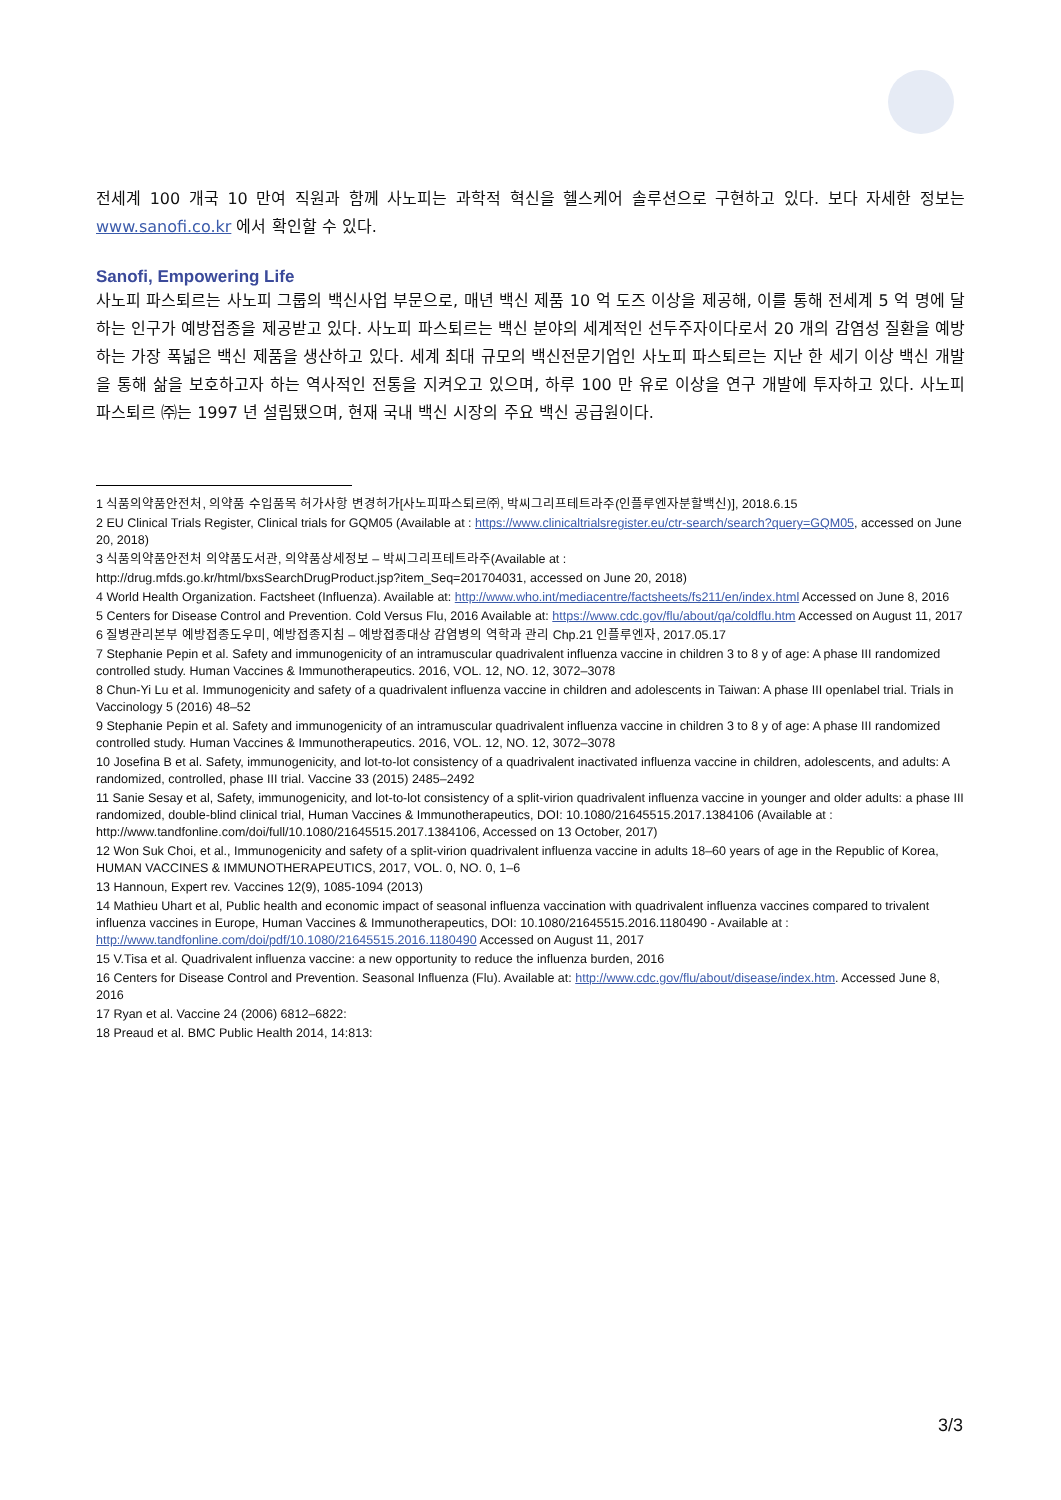전세계 100 개국 10 만여 직원과 함께 사노피는 과학적 혁신을 헬스케어 솔루션으로 구현하고 있다. 보다 자세한 정보는 www.sanofi.co.kr 에서 확인할 수 있다.
Sanofi, Empowering Life
사노피 파스퇴르는 사노피 그룹의 백신사업 부문으로, 매년 백신 제품 10 억 도즈 이상을 제공해, 이를 통해 전세계 5 억 명에 달하는 인구가 예방접종을 제공받고 있다. 사노피 파스퇴르는 백신 분야의 세계적인 선두주자이다로서 20 개의 감염성 질환을 예방하는 가장 폭넓은 백신 제품을 생산하고 있다. 세계 최대 규모의 백신전문기업인 사노피 파스퇴르는 지난 한 세기 이상 백신 개발을 통해 삶을 보호하고자 하는 역사적인 전통을 지켜오고 있으며, 하루 100 만 유로 이상을 연구 개발에 투자하고 있다. 사노피 파스퇴르 ㈜는 1997 년 설립됐으며, 현재 국내 백신 시장의 주요 백신 공급원이다.
1 식품의약품안전처, 의약품 수입품목 허가사항 변경허가[사노피파스퇴르㈜, 박씨그리프테트라주(인플루엔자분할백신)], 2018.6.15
2 EU Clinical Trials Register, Clinical trials for GQM05 (Available at : https://www.clinicaltrialsregister.eu/ctr-search/search?query=GQM05, accessed on June 20, 2018)
3 식품의약품안전처 의약품도서관, 의약품상세정보 – 박씨그리프테트라주(Available at :
http://drug.mfds.go.kr/html/bxsSearchDrugProduct.jsp?item_Seq=201704031, accessed on June 20, 2018)
4 World Health Organization. Factsheet (Influenza). Available at: http://www.who.int/mediacentre/factsheets/fs211/en/index.html Accessed on June 8, 2016
5 Centers for Disease Control and Prevention. Cold Versus Flu, 2016 Available at: https://www.cdc.gov/flu/about/qa/coldflu.htm Accessed on August 11, 2017
6 질병관리본부 예방접종도우미, 예방접종지침 – 예방접종대상 감염병의 역학과 관리 Chp.21 인플루엔자, 2017.05.17
7 Stephanie Pepin et al. Safety and immunogenicity of an intramuscular quadrivalent influenza vaccine in children 3 to 8 y of age: A phase III randomized controlled study. Human Vaccines & Immunotherapeutics. 2016, VOL. 12, NO. 12, 3072–3078
8 Chun-Yi Lu et al. Immunogenicity and safety of a quadrivalent influenza vaccine in children and adolescents in Taiwan: A phase III openlabel trial. Trials in Vaccinology 5 (2016) 48–52
9 Stephanie Pepin et al. Safety and immunogenicity of an intramuscular quadrivalent influenza vaccine in children 3 to 8 y of age: A phase III randomized controlled study. Human Vaccines & Immunotherapeutics. 2016, VOL. 12, NO. 12, 3072–3078
10 Josefina B et al. Safety, immunogenicity, and lot-to-lot consistency of a quadrivalent inactivated influenza vaccine in children, adolescents, and adults: A randomized, controlled, phase III trial. Vaccine 33 (2015) 2485–2492
11 Sanie Sesay et al, Safety, immunogenicity, and lot-to-lot consistency of a split-virion quadrivalent influenza vaccine in younger and older adults: a phase III randomized, double-blind clinical trial, Human Vaccines & Immunotherapeutics, DOI: 10.1080/21645515.2017.1384106 (Available at : http://www.tandfonline.com/doi/full/10.1080/21645515.2017.1384106, Accessed on 13 October, 2017)
12 Won Suk Choi, et al., Immunogenicity and safety of a split-virion quadrivalent influenza vaccine in adults 18–60 years of age in the Republic of Korea, HUMAN VACCINES & IMMUNOTHERAPEUTICS, 2017, VOL. 0, NO. 0, 1–6
13 Hannoun, Expert rev. Vaccines 12(9), 1085-1094 (2013)
14 Mathieu Uhart et al, Public health and economic impact of seasonal influenza vaccination with quadrivalent influenza vaccines compared to trivalent influenza vaccines in Europe, Human Vaccines & Immunotherapeutics, DOI: 10.1080/21645515.2016.1180490 - Available at : http://www.tandfonline.com/doi/pdf/10.1080/21645515.2016.1180490 Accessed on August 11, 2017
15 V.Tisa et al. Quadrivalent influenza vaccine: a new opportunity to reduce the influenza burden, 2016
16 Centers for Disease Control and Prevention. Seasonal Influenza (Flu). Available at: http://www.cdc.gov/flu/about/disease/index.htm. Accessed June 8, 2016
17 Ryan et al. Vaccine 24 (2006) 6812–6822:
18 Preaud et al. BMC Public Health 2014, 14:813:
3/3